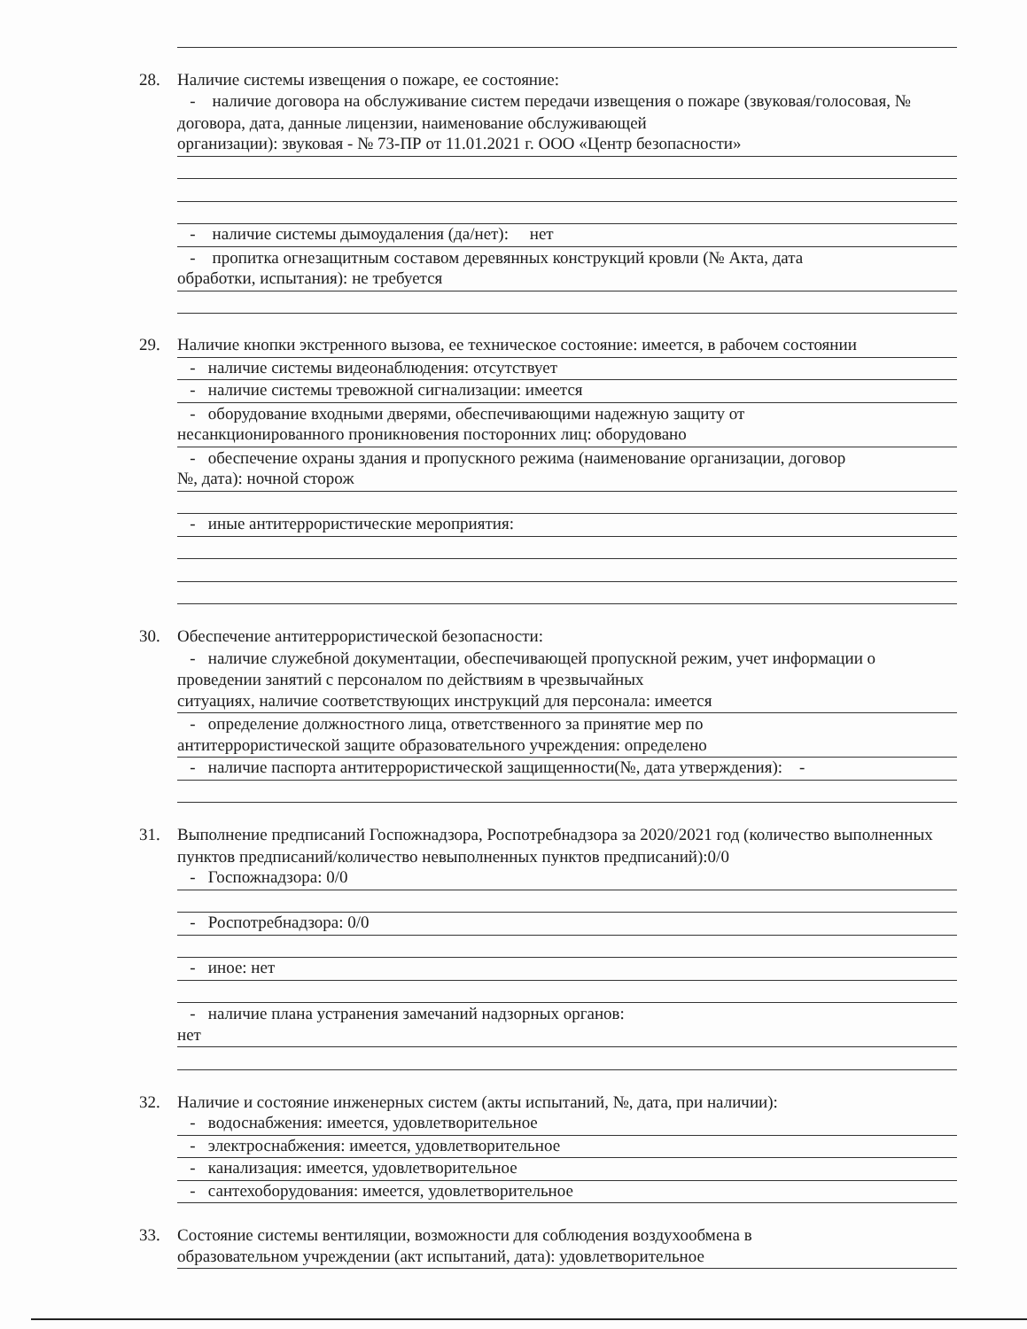28. Наличие системы извещения о пожаре, ее состояние:
- наличие договора на обслуживание систем передачи извещения о пожаре (звуковая/голосовая, № договора, дата, данные лицензии, наименование обслуживающей
организации): звуковая - № 73-ПР от 11.01.2021 г. ООО «Центр безопасности»
- наличие системы дымоудаления (да/нет): нет
- пропитка огнезащитным составом деревянных конструкций кровли (№ Акта, дата
обработки, испытания): не требуется
29. Наличие кнопки экстренного вызова, ее техническое состояние: имеется, в рабочем состоянии
- наличие системы видеонаблюдения: отсутствует
- наличие системы тревожной сигнализации: имеется
- оборудование входными дверями, обеспечивающими надежную защиту от
несанкционированного проникновения посторонних лиц: оборудовано
- обеспечение охраны здания и пропускного режима (наименование организации, договор
№, дата): ночной сторож
- иные антитеррористические мероприятия:
30. Обеспечение антитеррористической безопасности:
- наличие служебной документации, обеспечивающей пропускной режим, учет информации о проведении занятий с персоналом по действиям в чрезвычайных
ситуациях, наличие соответствующих инструкций для персонала: имеется
- определение должностного лица, ответственного за принятие мер по
антитеррористической защите образовательного учреждения: определено
- наличие паспорта антитеррористической защищенности(№, дата утверждения): -
31. Выполнение предписаний Госпожнадзора, Роспотребнадзора за 2020/2021 год (количество выполненных пунктов предписаний/количество невыполненных пунктов предписаний):0/0
- Госпожнадзора: 0/0
- Роспотребнадзора: 0/0
- иное: нет
- наличие плана устранения замечаний надзорных органов:
нет
32. Наличие и состояние инженерных систем (акты испытаний, №, дата, при наличии):
- водоснабжения: имеется, удовлетворительное
- электроснабжения: имеется, удовлетворительное
- канализация: имеется, удовлетворительное
- сантехоборудования: имеется, удовлетворительное
33. Состояние системы вентиляции, возможности для соблюдения воздухообмена в
образовательном учреждении (акт испытаний, дата): удовлетворительное